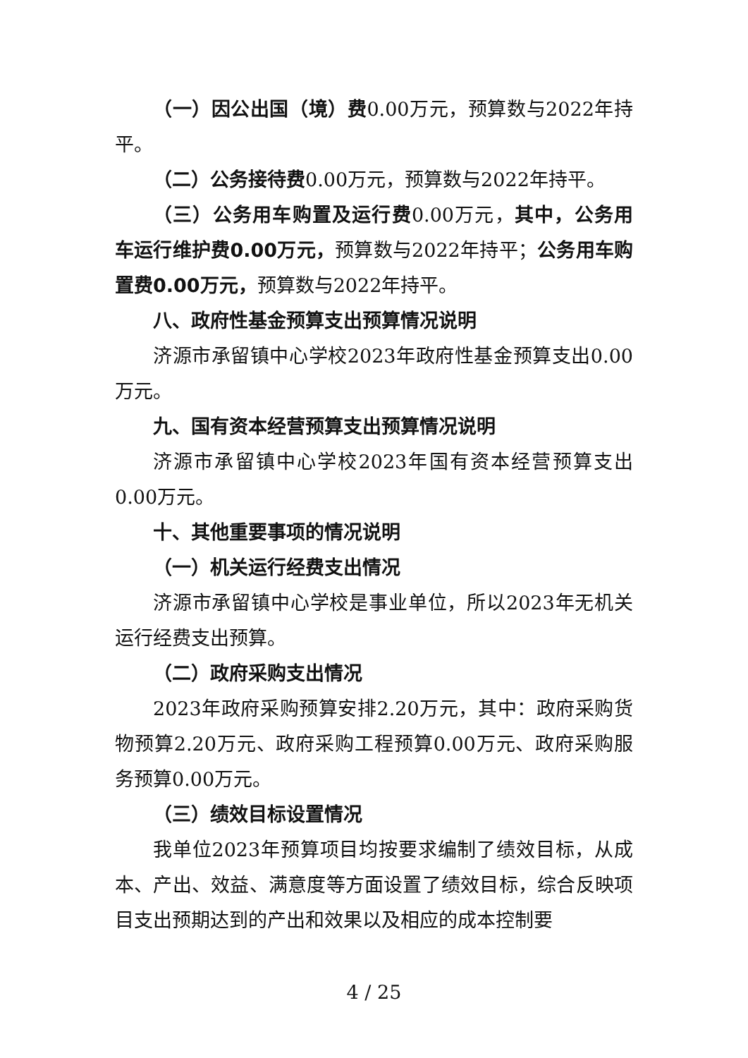（一）因公出国（境）费0.00万元，预算数与2022年持平。
（二）公务接待费0.00万元，预算数与2022年持平。
（三）公务用车购置及运行费0.00万元，其中，公务用车运行维护费0.00万元，预算数与2022年持平；公务用车购置费0.00万元，预算数与2022年持平。
八、政府性基金预算支出预算情况说明
济源市承留镇中心学校2023年政府性基金预算支出0.00万元。
九、国有资本经营预算支出预算情况说明
济源市承留镇中心学校2023年国有资本经营预算支出0.00万元。
十、其他重要事项的情况说明
（一）机关运行经费支出情况
济源市承留镇中心学校是事业单位，所以2023年无机关运行经费支出预算。
（二）政府采购支出情况
2023年政府采购预算安排2.20万元，其中：政府采购货物预算2.20万元、政府采购工程预算0.00万元、政府采购服务预算0.00万元。
（三）绩效目标设置情况
我单位2023年预算项目均按要求编制了绩效目标，从成本、产出、效益、满意度等方面设置了绩效目标，综合反映项目支出预期达到的产出和效果以及相应的成本控制要
4 / 25